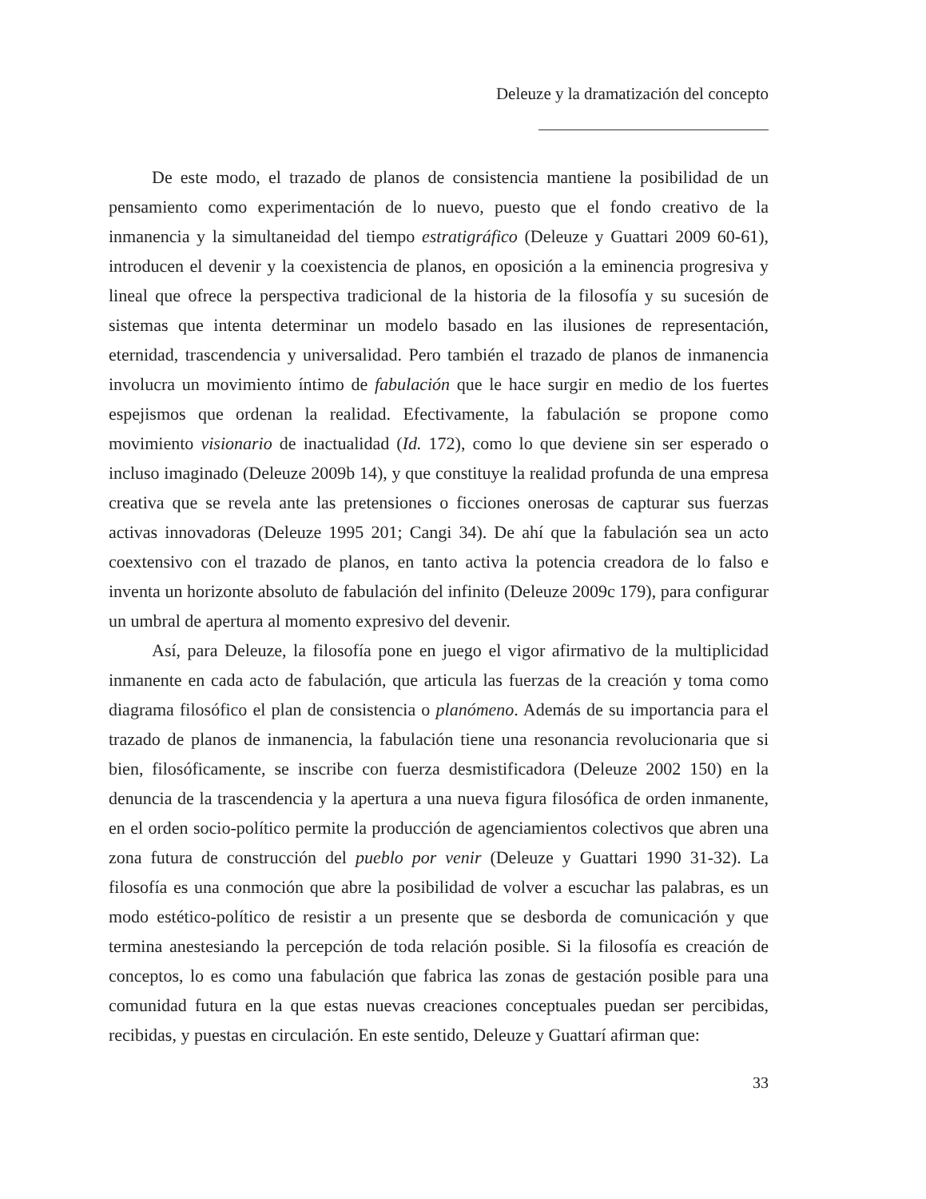Deleuze y la dramatización del concepto
De este modo, el trazado de planos de consistencia mantiene la posibilidad de un pensamiento como experimentación de lo nuevo, puesto que el fondo creativo de la inmanencia y la simultaneidad del tiempo estratigráfico (Deleuze y Guattari 2009 60-61), introducen el devenir y la coexistencia de planos, en oposición a la eminencia progresiva y lineal que ofrece la perspectiva tradicional de la historia de la filosofía y su sucesión de sistemas que intenta determinar un modelo basado en las ilusiones de representación, eternidad, trascendencia y universalidad. Pero también el trazado de planos de inmanencia involucra un movimiento íntimo de fabulación que le hace surgir en medio de los fuertes espejismos que ordenan la realidad. Efectivamente, la fabulación se propone como movimiento visionario de inactualidad (Id. 172), como lo que deviene sin ser esperado o incluso imaginado (Deleuze 2009b 14), y que constituye la realidad profunda de una empresa creativa que se revela ante las pretensiones o ficciones onerosas de capturar sus fuerzas activas innovadoras (Deleuze 1995 201; Cangi 34). De ahí que la fabulación sea un acto coextensivo con el trazado de planos, en tanto activa la potencia creadora de lo falso e inventa un horizonte absoluto de fabulación del infinito (Deleuze 2009c 179), para configurar un umbral de apertura al momento expresivo del devenir.
Así, para Deleuze, la filosofía pone en juego el vigor afirmativo de la multiplicidad inmanente en cada acto de fabulación, que articula las fuerzas de la creación y toma como diagrama filosófico el plan de consistencia o planómeno. Además de su importancia para el trazado de planos de inmanencia, la fabulación tiene una resonancia revolucionaria que si bien, filosóficamente, se inscribe con fuerza desmistificadora (Deleuze 2002 150) en la denuncia de la trascendencia y la apertura a una nueva figura filosófica de orden inmanente, en el orden socio-político permite la producción de agenciamientos colectivos que abren una zona futura de construcción del pueblo por venir (Deleuze y Guattari 1990 31-32). La filosofía es una conmoción que abre la posibilidad de volver a escuchar las palabras, es un modo estético-político de resistir a un presente que se desborda de comunicación y que termina anestesiando la percepción de toda relación posible. Si la filosofía es creación de conceptos, lo es como una fabulación que fabrica las zonas de gestación posible para una comunidad futura en la que estas nuevas creaciones conceptuales puedan ser percibidas, recibidas, y puestas en circulación. En este sentido, Deleuze y Guattarí afirman que:
33